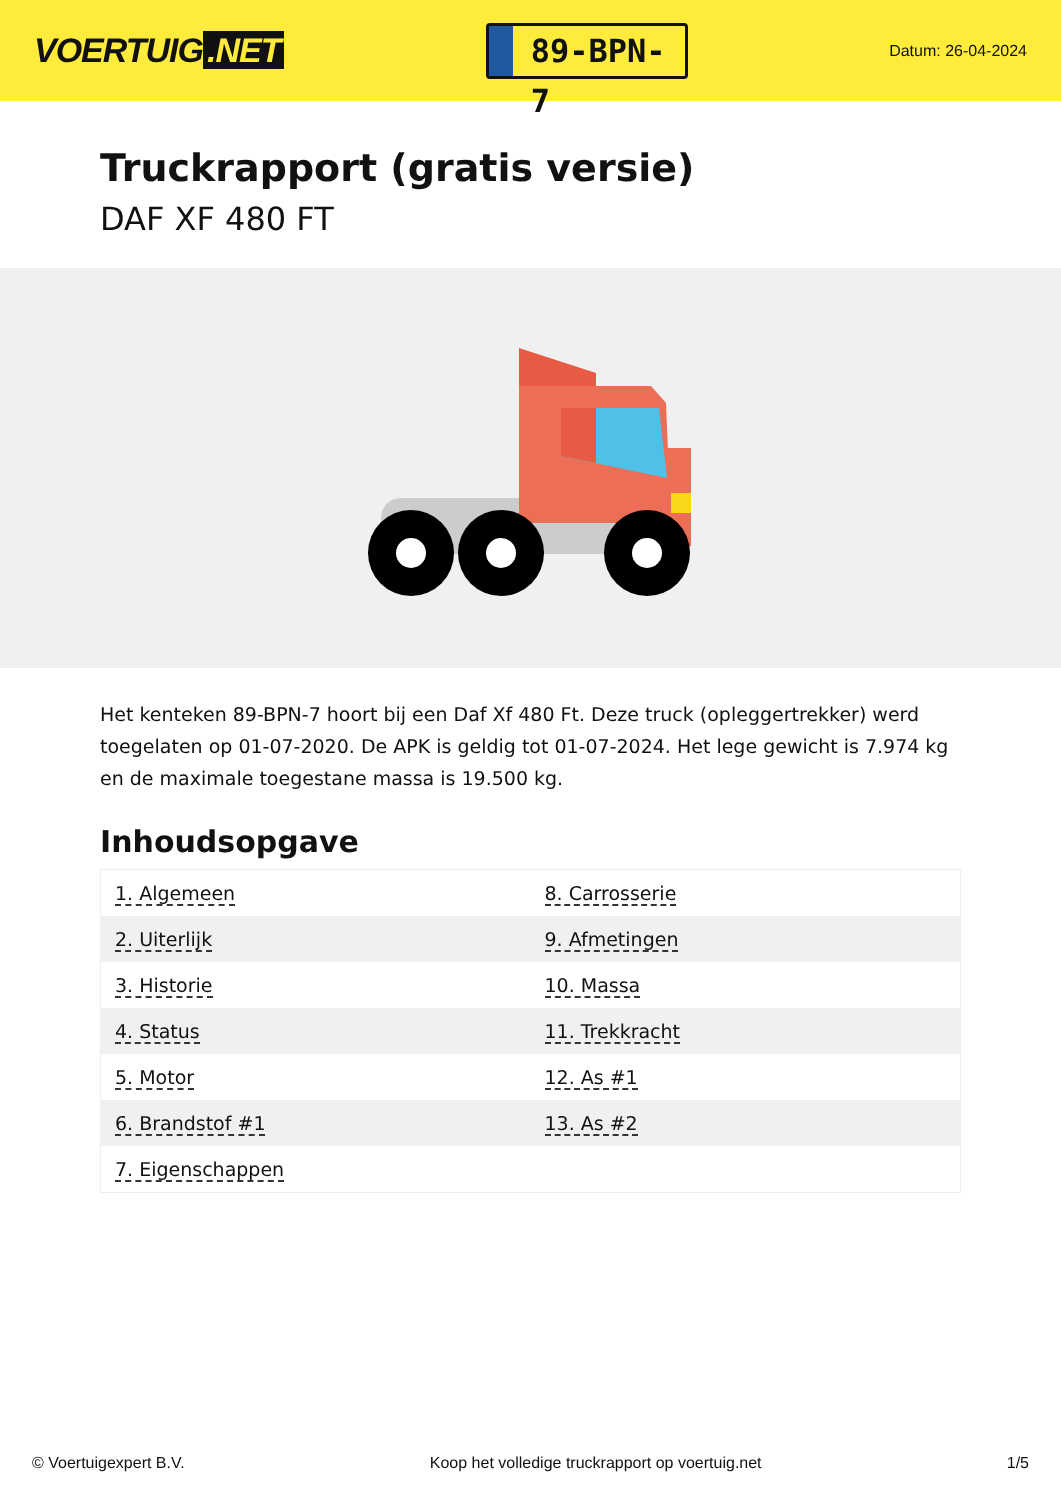VOERTUIG.NET
89-BPN-7
Datum: 26-04-2024
Truckrapport (gratis versie)
DAF XF 480 FT
Het kenteken 89-BPN-7 hoort bij een Daf Xf 480 Ft. Deze truck (opleggertrekker) werd toegelaten op 01-07-2020. De APK is geldig tot 01-07-2024. Het lege gewicht is 7.974 kg en de maximale toegestane massa is 19.500 kg.
Inhoudsopgave
| 1. Algemeen | 8. Carrosserie |
| 2. Uiterlijk | 9. Afmetingen |
| 3. Historie | 10. Massa |
| 4. Status | 11. Trekkracht |
| 5. Motor | 12. As #1 |
| 6. Brandstof #1 | 13. As #2 |
| 7. Eigenschappen | |
© Voertuigexpert B.V. Koop het volledige truckrapport op voertuig.net 1/5